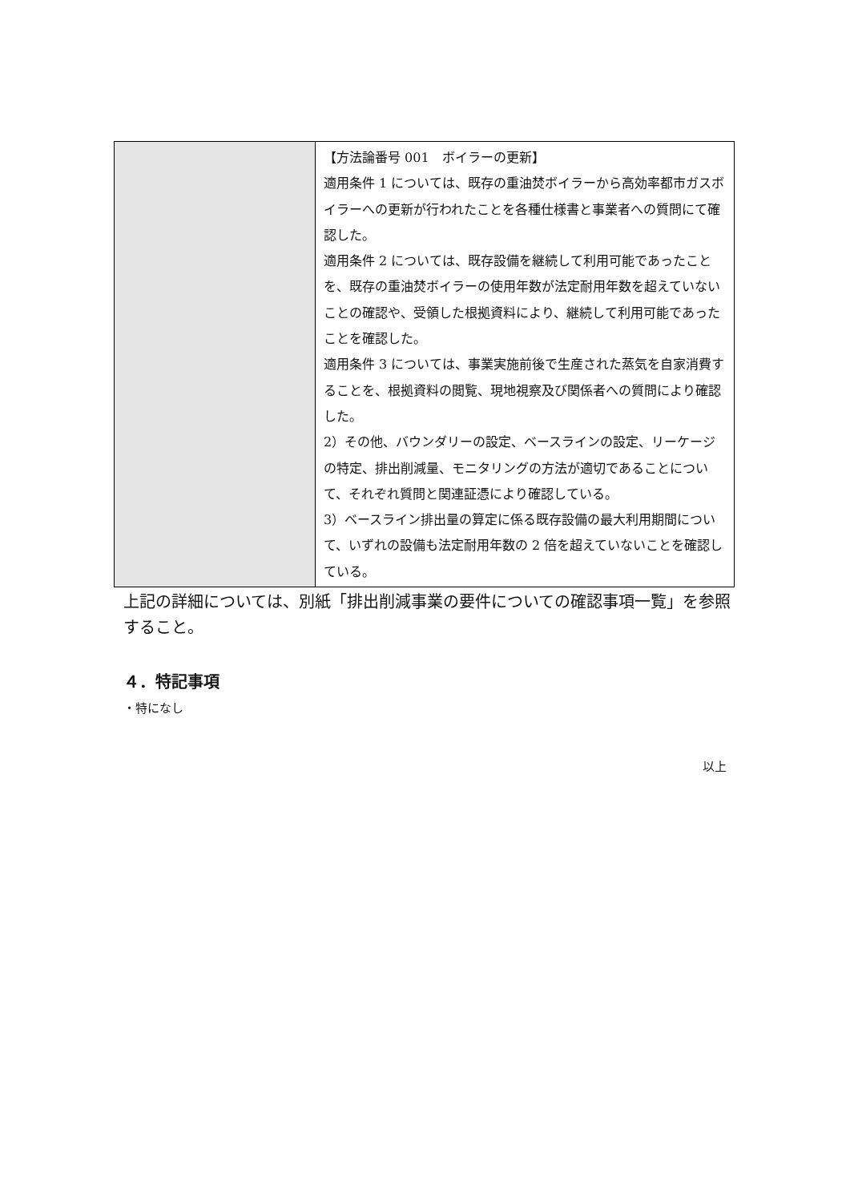| | 【方法論番号 001 ボイラーの更新】 適用条件 1 については、既存の重油焚ボイラーから高効率都市ガスボイラーへの更新が行われたことを各種仕様書と事業者への質問にて確認した。 適用条件 2 については、既存設備を継続して利用可能であったことを、既存の重油焚ボイラーの使用年数が法定耐用年数を超えていないことの確認や、受領した根拠資料により、継続して利用可能であったことを確認した。 適用条件 3 については、事業実施前後で生産された蒸気を自家消費することを、根拠資料の閲覧、現地視察及び関係者への質問により確認した。 2）その他、バウンダリーの設定、ベースラインの設定、リーケージの特定、排出削減量、モニタリングの方法が適切であることについて、それぞれ質問と関連証憑により確認している。 3）ベースライン排出量の算定に係る既存設備の最大利用期間について、いずれの設備も法定耐用年数の 2 倍を超えていないことを確認している。 |
上記の詳細については、別紙「排出削減事業の要件についての確認事項一覧」を参照すること。
４．特記事項
・特になし
以上